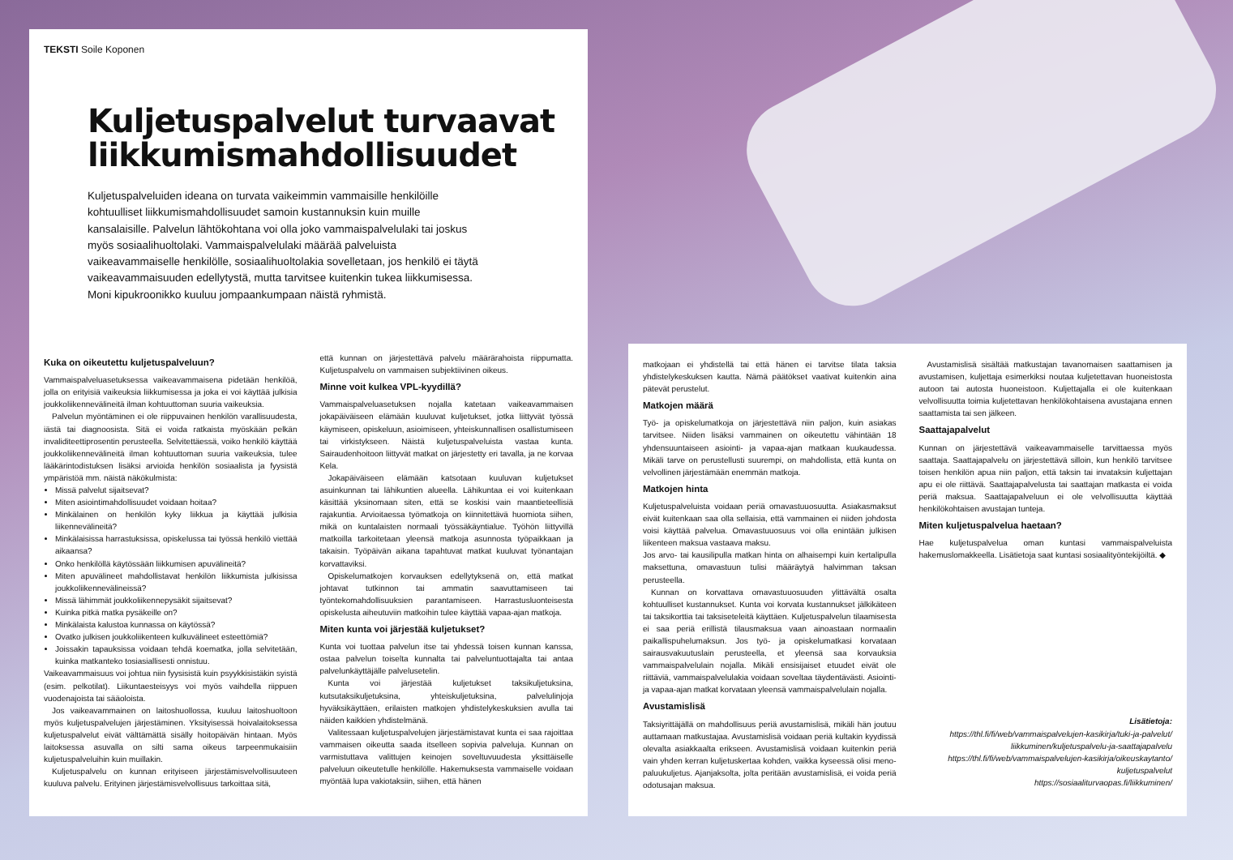TEKSTI Soile Koponen
Kuljetuspalvelut turvaavat
liikkumismahdollisuudet
Kuljetuspalveluiden ideana on turvata vaikeimmin vammaisille henkilöille kohtuulliset liikkumismahdollisuudet samoin kustannuksin kuin muille kansalaisille. Palvelun lähtökohtana voi olla joko vammaispalvelulaki tai joskus myös sosiaalihuoltolaki. Vammaispalvelulaki määrää palveluista vaikeavammaiselle henkilölle, sosiaalihuoltolakia sovelletaan, jos henkilö ei täytä vaikeavammaisuuden edellytystä, mutta tarvitsee kuitenkin tukea liikkumisessa. Moni kipukroonikko kuuluu jompaankumpaan näistä ryhmistä.
Kuka on oikeutettu kuljetuspalveluun?
Vammaispalveluasetuksessa vaikeavammaisena pidetään henkilöä, jolla on erityisiä vaikeuksia liikkumisessa ja joka ei voi käyttää julkisia joukkoliikennevälineitä ilman kohtuuttoman suuria vaikeuksia.
Palvelun myöntäminen ei ole riippuvainen henkilön varallisuudesta, iästä tai diagnoosista. Sitä ei voida ratkaista myöskään pelkän invaliditeettiprosentin perusteella. Selvitettäessä, voiko henkilö käyttää joukkoliikennevälineitä ilman kohtuuttoman suuria vaikeuksia, tulee lääkärintodistuksen lisäksi arvioida henkilön sosiaalista ja fyysistä ympäristöä mm. näistä näkökulmista:
Missä palvelut sijaitsevat?
Miten asiointimahdollisuudet voidaan hoitaa?
Minkälainen on henkilön kyky liikkua ja käyttää julkisia liikennevälineitä?
Minkälaisissa harrastuksissa, opiskelussa tai työssä henkilö viettää aikaansa?
Onko henkilöllä käytössään liikkumisen apuvälineitä?
Miten apuvälineet mahdollistavat henkilön liikkumista julkisissa joukkoliikennevälineissä?
Missä lähimmät joukkoliikennepysäkit sijaitsevat?
Kuinka pitkä matka pysäkeille on?
Minkälaista kalustoa kunnassa on käytössä?
Ovatko julkisen joukkoliikenteen kulkuvälineet esteettömiä?
Joissakin tapauksissa voidaan tehdä koematka, jolla selvitetään, kuinka matkanteko tosiasiallisesti onnistuu.
Vaikeavammaisuus voi johtua niin fyysisistä kuin psyykkisistäkin syistä (esim. pelkotilat). Liikuntaesteisyys voi myös vaihdella riippuen vuodenajoista tai sääoloista.
Jos vaikeavammainen on laitoshuollossa, kuuluu laitoshuoltoon myös kuljetuspalvelujen järjestäminen. Yksityisessä hoivalaitoksessa kuljetuspalvelut eivät välttämättä sisälly hoitopäivän hintaan. Myös laitoksessa asuvalla on silti sama oikeus tarpeenmukaisiin kuljetuspalveluihin kuin muillakin.
Kuljetuspalvelu on kunnan erityiseen järjestämisvelvollisuuteen kuuluva palvelu. Erityinen järjestämisvelvollisuus tarkoittaa sitä,
että kunnan on järjestettävä palvelu määrärahoista riippumatta. Kuljetuspalvelu on vammaisen subjektiivinen oikeus.
Minne voit kulkea VPL-kyydillä?
Vammaispalveluasetuksen nojalla katetaan vaikeavammaisen jokapäiväiseen elämään kuuluvat kuljetukset, jotka liittyvät työssä käymiseen, opiskeluun, asioimiseen, yhteiskunnallisen osallistumiseen tai virkistykseen. Näistä kuljetuspalveluista vastaa kunta. Sairaudenhoitoon liittyvät matkat on järjestetty eri tavalla, ja ne korvaa Kela.
Jokapäiväiseen elämään katsotaan kuuluvan kuljetukset asuinkunnan tai lähikuntien alueella. Lähikuntaa ei voi kuitenkaan käsittää yksinomaan siten, että se koskisi vain maantieteellisiä rajakuntia. Arvioitaessa työmatkoja on kiinnitettävä huomiota siihen, mikä on kuntalaisten normaali työssäkäyntialue. Työhön liittyvillä matkoilla tarkoitetaan yleensä matkoja asunnosta työpaikkaan ja takaisin. Työpäivän aikana tapahtuvat matkat kuuluvat työnantajan korvattaviksi.
Opiskelumatkojen korvauksen edellytyksenä on, että matkat johtavat tutkinnon tai ammatin saavuttamiseen tai työntekomahdollisuuksien parantamiseen. Harrastusluonteisesta opiskelusta aiheutuviin matkoihin tulee käyttää vapaa-ajan matkoja.
Miten kunta voi järjestää kuljetukset?
Kunta voi tuottaa palvelun itse tai yhdessä toisen kunnan kanssa, ostaa palvelun toiselta kunnalta tai palveluntuottajalta tai antaa palvelunkäyttäjälle palvelusetelin.
Kunta voi järjestää kuljetukset taksikuljetuksina, kutsutaksikuljetuksina, yhteiskuljetuksina, palvelulinjoja hyväksikäyttäen, erilaisten matkojen yhdistelykeskuksien avulla tai näiden kaikkien yhdistelmänä.
Valitessaan kuljetuspalvelujen järjestämistavat kunta ei saa rajoittaa vammaisen oikeutta saada itselleen sopivia palveluja. Kunnan on varmistuttava valittujen keinojen soveltuvuudesta yksittäiselle palveluun oikeutetulle henkilölle. Hakemuksesta vammaiselle voidaan myöntää lupa vakiotaksiin, siihen, että hänen
matkojaan ei yhdistellä tai että hänen ei tarvitse tilata taksia yhdistelykeskuksen kautta. Nämä päätökset vaativat kuitenkin aina pätevät perustelut.
Matkojen määrä
Työ- ja opiskelumatkoja on järjestettävä niin paljon, kuin asiakas tarvitsee. Niiden lisäksi vammainen on oikeutettu vähintään 18 yhdensuuntaiseen asiointi- ja vapaa-ajan matkaan kuukaudessa. Mikäli tarve on perustellusti suurempi, on mahdollista, että kunta on velvollinen järjestämään enemmän matkoja.
Matkojen hinta
Kuljetuspalveluista voidaan periä omavastuuosuutta. Asiakasmaksut eivät kuitenkaan saa olla sellaisia, että vammainen ei niiden johdosta voisi käyttää palvelua. Omavastuuosuus voi olla enintään julkisen liikenteen maksua vastaava maksu.
Jos arvo- tai kausilipulla matkan hinta on alhaisempi kuin kertalipulla maksettuna, omavastuun tulisi määräytyä halvimman taksan perusteella.
Kunnan on korvattava omavastuuosuuden ylittävältä osalta kohtuulliset kustannukset. Kunta voi korvata kustannukset jälkikäteen tai taksikorttia tai taksiseteleitä käyttäen. Kuljetuspalvelun tilaamisesta ei saa periä erillistä tilausmaksua vaan ainoastaan normaalin paikallispuhelumaksun. Jos työ- ja opiskelumatkasi korvataan sairausvakuutuslain perusteella, et yleensä saa korvauksia vammaispalvelulain nojalla. Mikäli ensisijaiset etuudet eivät ole riittäviä, vammaispalvelulakia voidaan soveltaa täydentävästi. Asiointi- ja vapaa-ajan matkat korvataan yleensä vammaispalvelulain nojalla.
Avustamislisä
Taksiyrittäjällä on mahdollisuus periä avustamislisä, mikäli hän joutuu auttamaan matkustajaa. Avustamislisä voidaan periä kultakin kyydissä olevalta asiakkaalta erikseen. Avustamislisä voidaan kuitenkin periä vain yhden kerran kuljetuskertaa kohden, vaikka kyseessä olisi meno-paluukuljetus. Ajanjaksolta, jolta peritään avustamislisä, ei voida periä odotusajan maksua.
Avustamislisä sisältää matkustajan tavanomaisen saattamisen ja avustamisen, kuljettaja esimerkiksi noutaa kuljetettavan huoneistosta autoon tai autosta huoneistoon. Kuljettajalla ei ole kuitenkaan velvollisuutta toimia kuljetettavan henkilökohtaisena avustajana ennen saattamista tai sen jälkeen.
Saattajapalvelut
Kunnan on järjestettävä vaikeavammaiselle tarvittaessa myös saattaja. Saattajapalvelu on järjestettävä silloin, kun henkilö tarvitsee toisen henkilön apua niin paljon, että taksin tai invataksin kuljettajan apu ei ole riittävä. Saattajapalvelusta tai saattajan matkasta ei voida periä maksua. Saattajapalveluun ei ole velvollisuutta käyttää henkilökohtaisen avustajan tunteja.
Miten kuljetuspalvelua haetaan?
Hae kuljetuspalvelua oman kuntasi vammaispalveluista hakemuslomakkeella. Lisätietoja saat kuntasi sosiaalityöntekijöiltä. ◆
Lisätietoja:
https://thl.fi/fi/web/vammaispalvelujen-kasikirja/tuki-ja-palvelut/
liikkuminen/kuljetuspalvelu-ja-saattajapalvelu
https://thl.fi/fi/web/vammaispalvelujen-kasikirja/oikeuskaytanto/
kuljetuspalvelut
https://sosiaaliturvaopas.fi/liikkuminen/